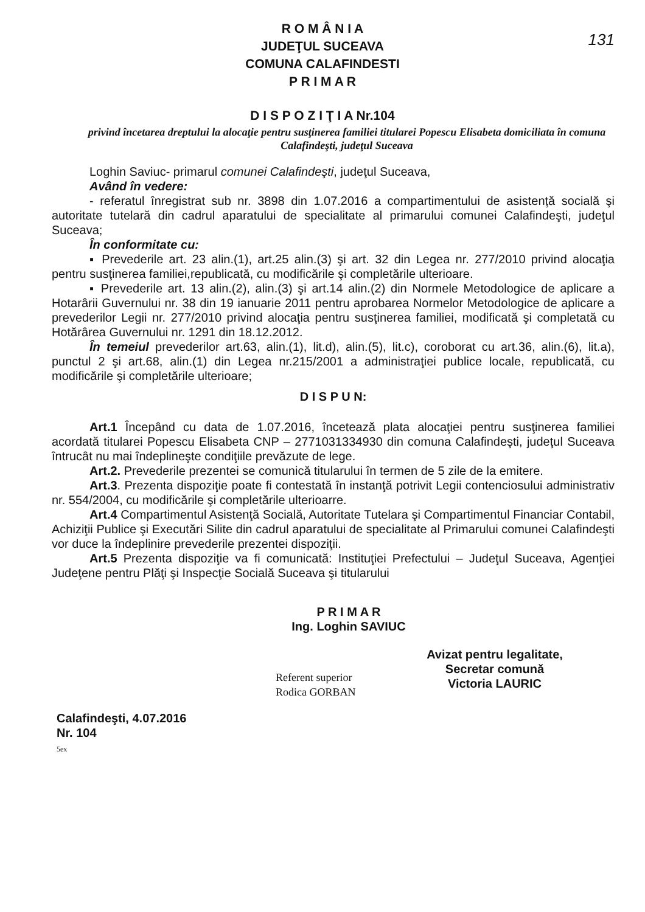131
R O M Â N I A
JUDEŢUL SUCEAVA
COMUNA CALAFINDESTI
P R I M A R
D I S P O Z I Ţ I A Nr.104
privind încetarea dreptului la alocaţie pentru susţinerea familiei titularei Popescu Elisabeta domiciliata în comuna Calafindeşti, judeţul Suceava
Loghin Saviuc- primarul comunei Calafindeşti, judeţul Suceava,
Având în vedere:
- referatul înregistrat sub nr. 3898 din 1.07.2016 a compartimentului de asistenţă socială şi autoritate tutelară din cadrul aparatului de specialitate al primarului comunei Calafindeşti, judeţul Suceava;
În conformitate cu:
▪ Prevederile art. 23 alin.(1), art.25 alin.(3) şi art. 32 din Legea nr. 277/2010 privind alocaţia pentru susţinerea familiei,republicată, cu modificările şi completările ulterioare.
▪ Prevederile art. 13 alin.(2), alin.(3) şi art.14 alin.(2) din Normele Metodologice de aplicare a Hotarârii Guvernului nr. 38 din 19 ianuarie 2011 pentru aprobarea Normelor Metodologice de aplicare a prevederilor Legii nr. 277/2010 privind alocaţia pentru susţinerea familiei, modificată şi completată cu Hotărârea Guvernului nr. 1291 din 18.12.2012.
În temeiul prevederilor art.63, alin.(1), lit.d), alin.(5), lit.c), coroborat cu art.36, alin.(6), lit.a), punctul 2 şi art.68, alin.(1) din Legea nr.215/2001 a administraţiei publice locale, republicată, cu modificările şi completările ulterioare;
D I S P U N:
Art.1 Începând cu data de 1.07.2016, încetează plata alocaţiei pentru susţinerea familiei acordată titularei Popescu Elisabeta CNP – 2771031334930 din comuna Calafindeşti, judeţul Suceava întrucât nu mai îndeplineşte condiţiile prevăzute de lege.
Art.2. Prevederile prezentei se comunică titularului în termen de 5 zile de la emitere.
Art.3. Prezenta dispoziţie poate fi contestată în instanţă potrivit Legii contenciosului administrativ nr. 554/2004, cu modificările şi completările ulterioarre.
Art.4 Compartimentul Asistenţă Socială, Autoritate Tutelara şi Compartimentul Financiar Contabil, Achiziţii Publice şi Executări Silite din cadrul aparatului de specialitate al Primarului comunei Calafindeşti vor duce la îndeplinire prevederile prezentei dispoziţii.
Art.5 Prezenta dispoziţie va fi comunicată: Instituţiei Prefectului – Judeţul Suceava, Agenţiei Judeţene pentru Plăţi şi Inspecţie Socială Suceava şi titularului
Calafindeşti, 4.07.2016
Nr. 104
5ex
P R I M A R
Ing. Loghin SAVIUC
Referent superior
Rodica GORBAN
Avizat pentru legalitate,
Secretar comună
Victoria LAURIC